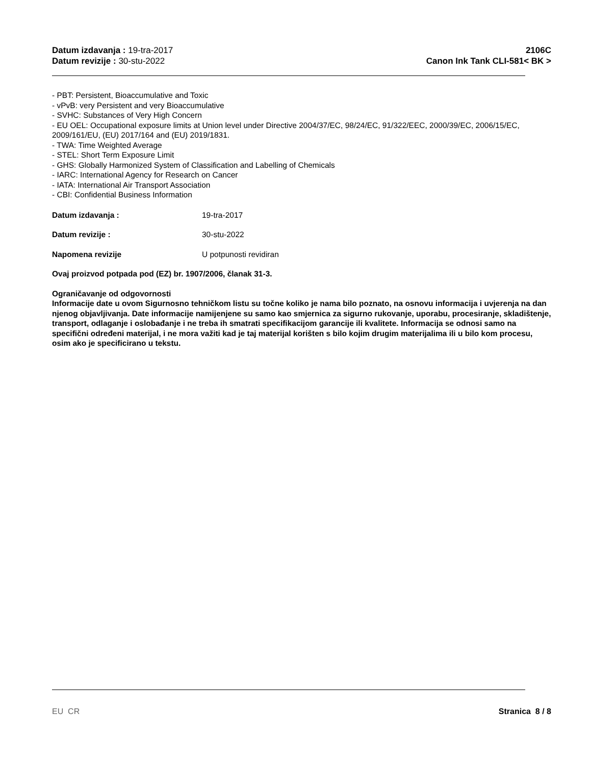Datum izdavanja : 19-tra-2017
Datum revizije : 30-stu-2022
2106C
Canon Ink Tank CLI-581< BK >
- PBT: Persistent, Bioaccumulative and Toxic
- vPvB: very Persistent and very Bioaccumulative
- SVHC: Substances of Very High Concern
- EU OEL: Occupational exposure limits at Union level under Directive 2004/37/EC, 98/24/EC, 91/322/EEC, 2000/39/EC, 2006/15/EC, 2009/161/EU, (EU) 2017/164 and (EU) 2019/1831.
- TWA: Time Weighted Average
- STEL: Short Term Exposure Limit
- GHS: Globally Harmonized System of Classification and Labelling of Chemicals
- IARC: International Agency for Research on Cancer
- IATA: International Air Transport Association
- CBI: Confidential Business Information
Datum izdavanja : 19-tra-2017
Datum revizije : 30-stu-2022
Napomena revizije U potpunosti revidiran
Ovaj proizvod potpada pod (EZ) br. 1907/2006, članak 31-3.
Ograničavanje od odgovornosti
Informacije date u ovom Sigurnosno tehničkom listu su točne koliko je nama bilo poznato, na osnovu informacija i uvjerenja na dan njenog objavljivanja. Date informacije namijenjene su samo kao smjernica za sigurno rukovanje, uporabu, procesiranje, skladištenje, transport, odlaganje i oslobađanje i ne treba ih smatrati specifikacijom garancije ili kvalitete. Informacija se odnosi samo na specifični određeni materijal, i ne mora važiti kad je taj materijal korišten s bilo kojim drugim materijalima ili u bilo kom procesu, osim ako je specificirano u tekstu.
EU CR Stranica 8 / 8